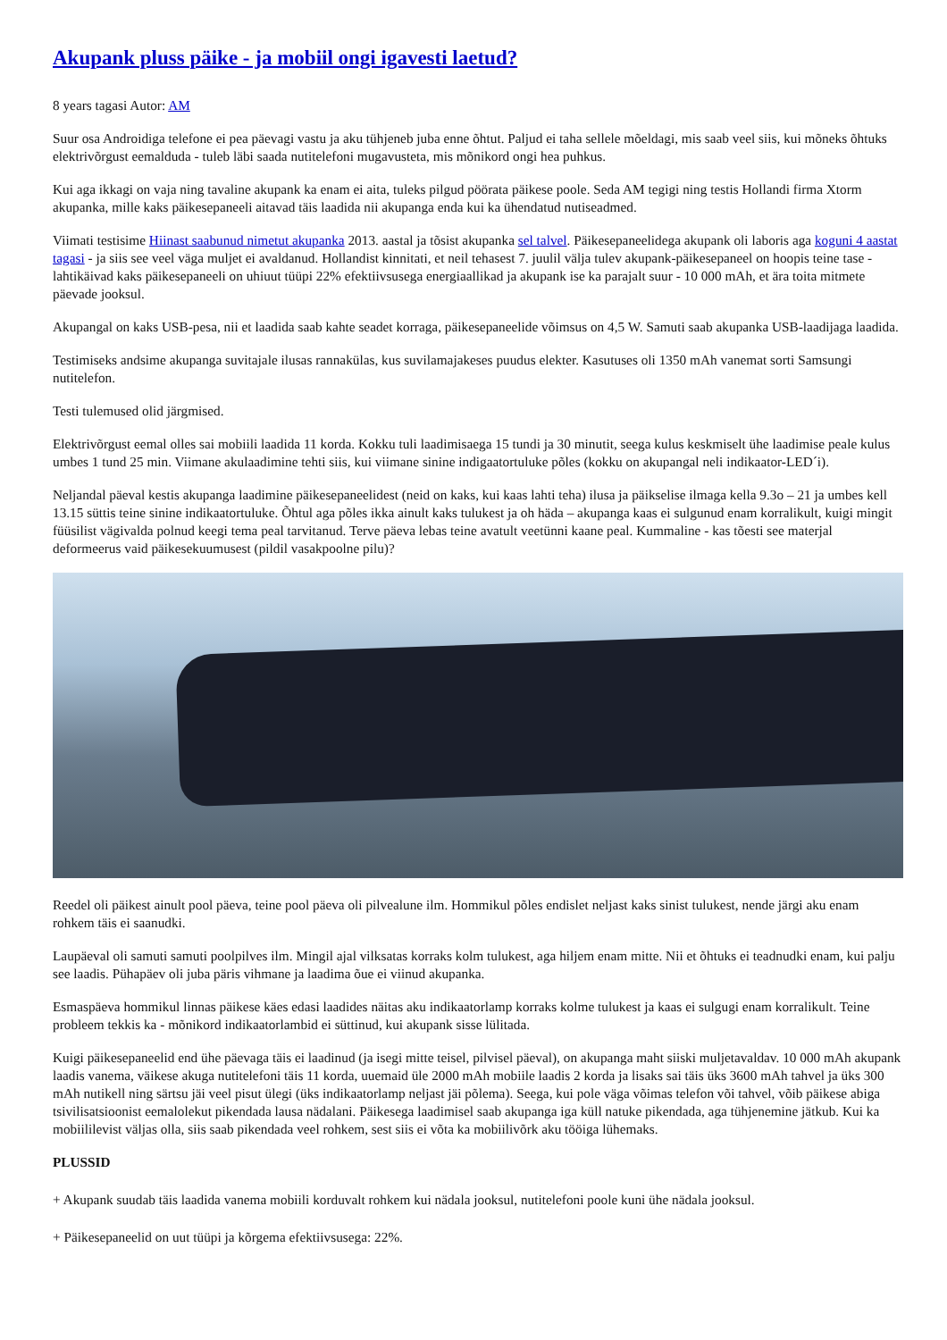Akupank pluss päike - ja mobiil ongi igavesti laetud?
8 years tagasi Autor: AM
Suur osa Androidiga telefone ei pea päevagi vastu ja aku tühjeneb juba enne õhtut. Paljud ei taha sellele mõeldagi, mis saab veel siis, kui mõneks õhtuks elektrivõrgust eemalduda - tuleb läbi saada nutitelefoni mugavusteta, mis mõnikord ongi hea puhkus.
Kui aga ikkagi on vaja ning tavaline akupank ka enam ei aita, tuleks pilgud pöörata päikese poole. Seda AM tegigi ning testis Hollandi firma Xtorm akupanka, mille kaks päikesepaneeli aitavad täis laadida nii akupanga enda kui ka ühendatud nutiseadmed.
Viimati testisime Hiinast saabunud nimetut akupanka 2013. aastal ja tõsist akupanka sel talvel. Päikesepaneelidega akupank oli laboris aga koguni 4 aastat tagasi - ja siis see veel väga muljet ei avaldanud. Hollandist kinnitati, et neil tehasest 7. juulil välja tulev akupank-päikesepaneel on hoopis teine tase - lahtikäivad kaks päikesepaneeli on uhiuut tüüpi 22% efektiivsusega energiaallikad ja akupank ise ka parajalt suur - 10 000 mAh, et ära toita mitmete päevade jooksul.
Akupangal on kaks USB-pesa, nii et laadida saab kahte seadet korraga, päikesepaneelide võimsus on 4,5 W. Samuti saab akupanka USB-laadijaga laadida.
Testimiseks andsime akupanga suvitajale ilusas rannakülas, kus suvilamajakeses puudus elekter. Kasutuses oli 1350 mAh vanemat sorti Samsungi nutitelefon.
Testi tulemused olid järgmised.
Elektrivõrgust eemal olles sai mobiili laadida 11 korda. Kokku tuli laadimisaega 15 tundi ja 30 minutit, seega kulus keskmiselt ühe laadimise peale kulus umbes 1 tund 25 min. Viimane akulaadimine tehti siis, kui viimane sinine indigaatortuluke põles (kokku on akupangal neli indikaator-LED´i).
Neljandal päeval kestis akupanga laadimine päikesepaneelidest (neid on kaks, kui kaas lahti teha) ilusa ja päikselise ilmaga kella 9.3o – 21 ja umbes kell 13.15 süttis teine sinine indikaatortuluke. Õhtul aga põles ikka ainult kaks tulukest ja oh häda – akupanga kaas ei sulgunud enam korralikult, kuigi mingit füüsilist vägivalda polnud keegi tema peal tarvitanud. Terve päeva lebas teine avatult veetünni kaane peal. Kummaline - kas tõesti see materjal deformeerus vaid päikesekuumusest (pildil vasakpoolne pilu)?
Reedel oli päikest ainult pool päeva, teine pool päeva oli pilvealune ilm. Hommikul põles endislet neljast kaks sinist tulukest, nende järgi aku enam rohkem täis ei saanudki.
Laupäeval oli samuti samuti poolpilves ilm. Mingil ajal vilksatas korraks kolm tulukest, aga hiljem enam mitte. Nii et õhtuks ei teadnudki enam, kui palju see laadis. Pühapäev oli juba päris vihmane ja laadima õue ei viinud akupanka.
Esmaspäeva hommikul linnas päikese käes edasi laadides näitas aku indikaatorlamp korraks kolme tulukest ja kaas ei sulgugi enam korralikult. Teine probleem tekkis ka - mõnikord indikaatorlambid ei süttinud, kui akupank sisse lülitada.
Kuigi päikesepaneelid end ühe päevaga täis ei laadinud (ja isegi mitte teisel, pilvisel päeval), on akupanga maht siiski muljetavaldav. 10 000 mAh akupank laadis vanema, väikese akuga nutitelefoni täis 11 korda, uuemaid üle 2000 mAh mobiile laadis 2 korda ja lisaks sai täis üks 3600 mAh tahvel ja üks 300 mAh nutikell ning särtsu jäi veel pisut ülegi (üks indikaatorlamp neljast jäi põlema). Seega, kui pole väga võimas telefon või tahvel, võib päikese abiga tsivilisatsioonist eemalolekut pikendada lausa nädalani. Päikesega laadimisel saab akupanga iga küll natuke pikendada, aga tühjenemine jätkub. Kui ka mobiililevist väljas olla, siis saab pikendada veel rohkem, sest siis ei võta ka mobiilivõrk aku tööiga lühemaks.
PLUSSID
+ Akupank suudab täis laadida vanema mobiili korduvalt rohkem kui nädala jooksul, nutitelefoni poole kuni ühe nädala jooksul.
+ Päikesepaneelid on uut tüüpi ja kõrgema efektiivsusega: 22%.